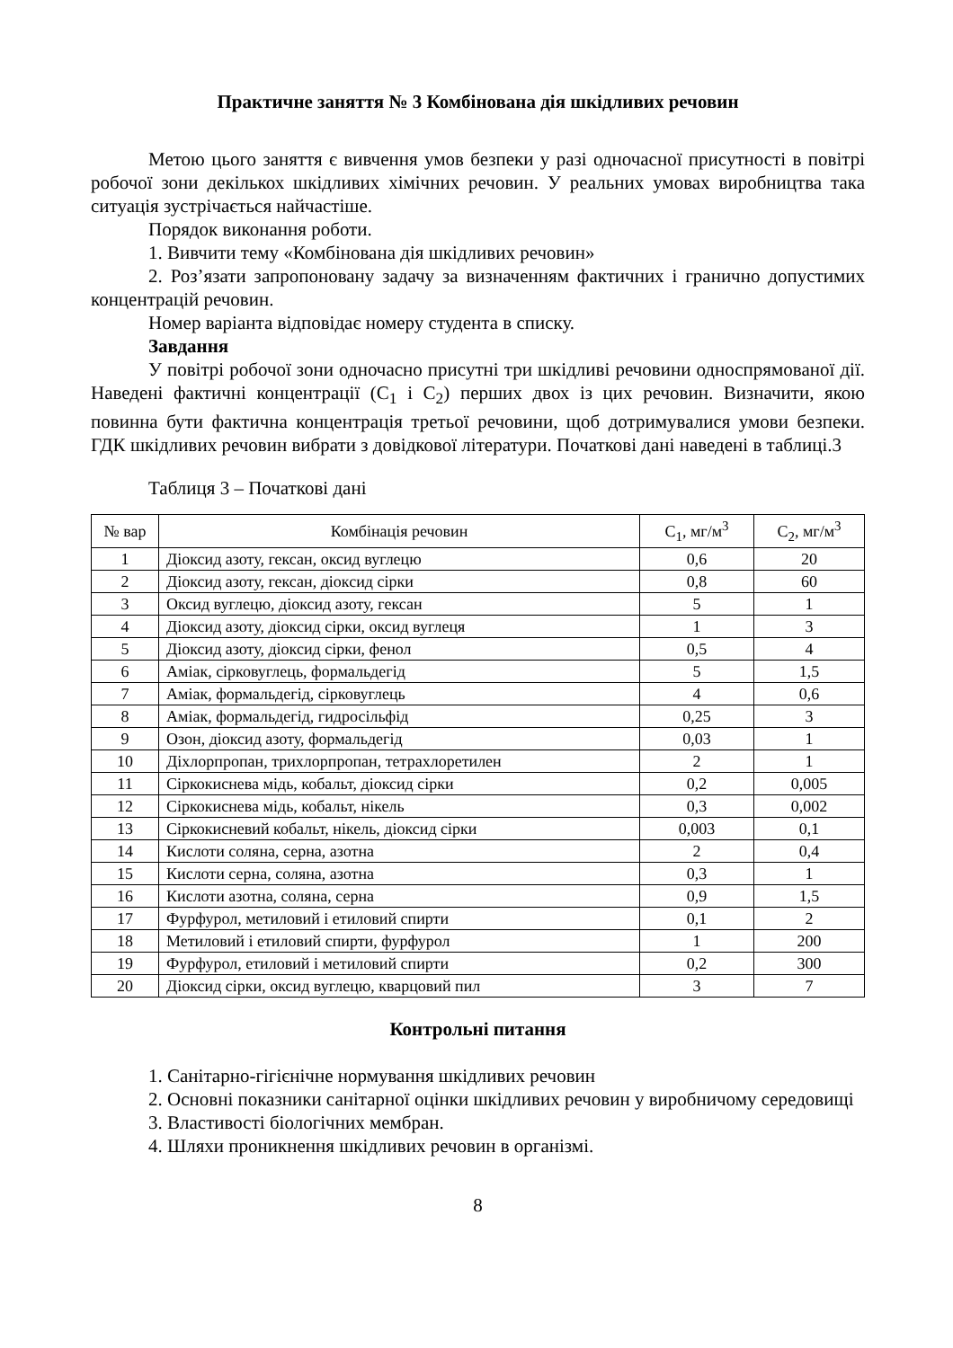Практичне заняття № 3 Комбінована дія шкідливих речовин
Метою цього заняття є вивчення умов безпеки у разі одночасної присутності в повітрі робочої зони декількох шкідливих хімічних речовин. У реальних умовах виробництва така ситуація зустрічається найчастіше.
Порядок виконання роботи.
1. Вивчити тему «Комбінована дія шкідливих речовин»
2. Роз’язати запропоновану задачу за визначенням фактичних і гранично допустимих концентрацій речовин.
Номер варіанта відповідає номеру студента в списку.
Завдання
У повітрі робочої зони одночасно присутні три шкідливі речовини односпрямованої дії. Наведені фактичні концентрації (С<sub>1</sub> і С<sub>2</sub>) перших двох із цих речовин. Визначити, якою повинна бути фактична концентрація третьої речовини, щоб дотримувалися умови безпеки. ГДК шкідливих речовин вибрати з довідкової літератури. Початкові дані наведені в таблиці.3
Таблиця 3 – Початкові дані
| № вар | Комбінація речовин | С<sub>1</sub>, мг/м<sup>3</sup> | С<sub>2</sub>, мг/м<sup>3</sup> |
| --- | --- | --- | --- |
| 1 | Діоксид азоту, гексан, оксид вуглецю | 0,6 | 20 |
| 2 | Діоксид азоту, гексан, діоксид сірки | 0,8 | 60 |
| 3 | Оксид вуглецю, діоксид азоту, гексан | 5 | 1 |
| 4 | Діоксид азоту, діоксид сірки, оксид вуглеця | 1 | 3 |
| 5 | Діоксид азоту, діоксид сірки, фенол | 0,5 | 4 |
| 6 | Аміак, сірковуглець, формальдегід | 5 | 1,5 |
| 7 | Аміак, формальдегід, сірковуглець | 4 | 0,6 |
| 8 | Аміак, формальдегід, гидросільфід | 0,25 | 3 |
| 9 | Озон, діоксид азоту, формальдегід | 0,03 | 1 |
| 10 | Діхлорпропан, трихлорпропан, тетрахлоретилен | 2 | 1 |
| 11 | Сіркокиснева мідь, кобальт, діоксид сірки | 0,2 | 0,005 |
| 12 | Сіркокиснева мідь, кобальт, нікель | 0,3 | 0,002 |
| 13 | Сіркокисневий кобальт, нікель, діоксид сірки | 0,003 | 0,1 |
| 14 | Кислоти соляна, серна, азотна | 2 | 0,4 |
| 15 | Кислоти серна, соляна, азотна | 0,3 | 1 |
| 16 | Кислоти азотна, соляна, серна | 0,9 | 1,5 |
| 17 | Фурфурол, метиловий і етиловий спирти | 0,1 | 2 |
| 18 | Метиловий і етиловий спирти, фурфурол | 1 | 200 |
| 19 | Фурфурол, етиловий і метиловий спирти | 0,2 | 300 |
| 20 | Діоксид сірки, оксид вуглецю, кварцовий пил | 3 | 7 |
Контрольні питання
1. Санітарно-гігієнічне нормування шкідливих речовин
2. Основні показники санітарної оцінки шкідливих речовин у виробничому середовищі
3. Властивості біологічних мембран.
4. Шляхи проникнення шкідливих речовин в організмі.
8